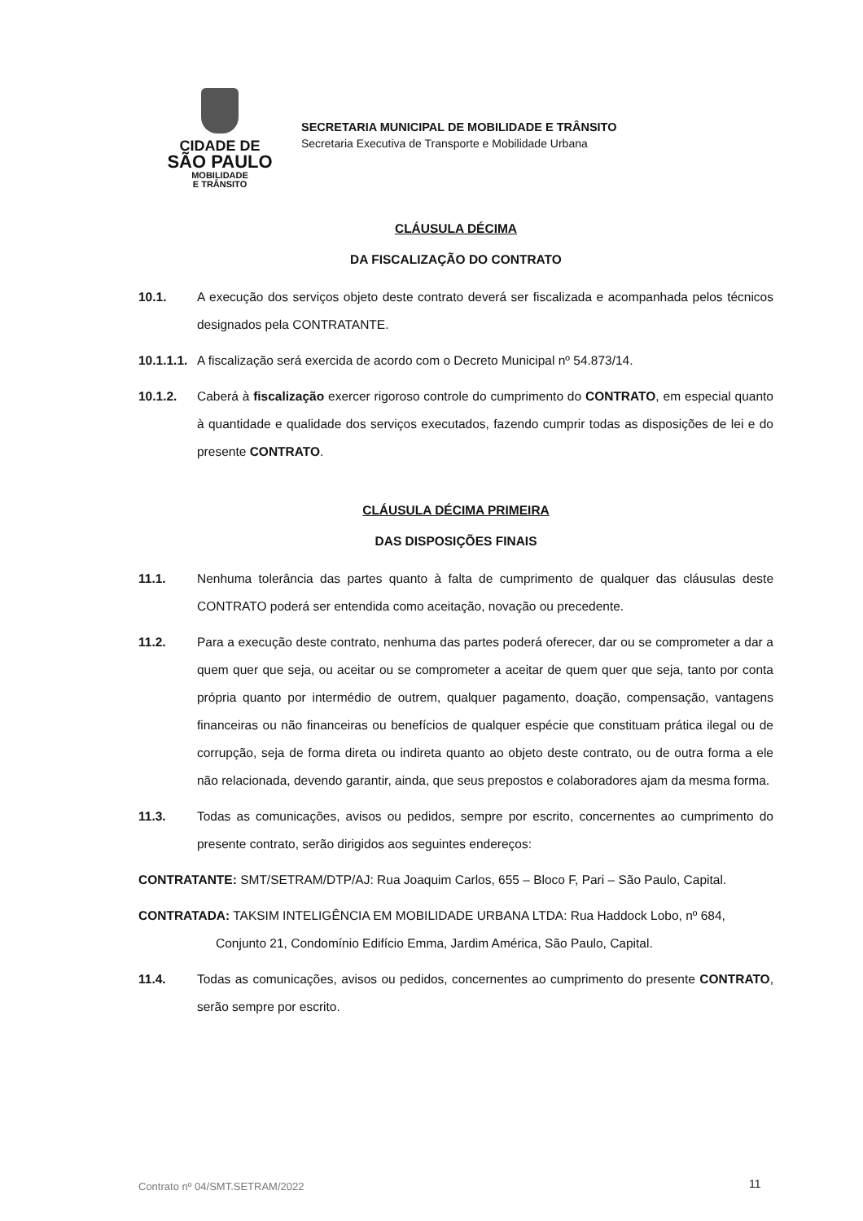CIDADE DE
SÃO PAULO
MOBILIDADE
E TRÂNSITO
SECRETARIA MUNICIPAL DE MOBILIDADE E TRÂNSITO
Secretaria Executiva de Transporte e Mobilidade Urbana
CLÁUSULA DÉCIMA
DA FISCALIZAÇÃO DO CONTRATO
10.1. A execução dos serviços objeto deste contrato deverá ser fiscalizada e acompanhada pelos técnicos designados pela CONTRATANTE.
10.1.1.1. A fiscalização será exercida de acordo com o Decreto Municipal nº 54.873/14.
10.1.2. Caberá à fiscalização exercer rigoroso controle do cumprimento do CONTRATO, em especial quanto à quantidade e qualidade dos serviços executados, fazendo cumprir todas as disposições de lei e do presente CONTRATO.
CLÁUSULA DÉCIMA PRIMEIRA
DAS DISPOSIÇÕES FINAIS
11.1. Nenhuma tolerância das partes quanto à falta de cumprimento de qualquer das cláusulas deste CONTRATO poderá ser entendida como aceitação, novação ou precedente.
11.2. Para a execução deste contrato, nenhuma das partes poderá oferecer, dar ou se comprometer a dar a quem quer que seja, ou aceitar ou se comprometer a aceitar de quem quer que seja, tanto por conta própria quanto por intermédio de outrem, qualquer pagamento, doação, compensação, vantagens financeiras ou não financeiras ou benefícios de qualquer espécie que constituam prática ilegal ou de corrupção, seja de forma direta ou indireta quanto ao objeto deste contrato, ou de outra forma a ele não relacionada, devendo garantir, ainda, que seus prepostos e colaboradores ajam da mesma forma.
11.3. Todas as comunicações, avisos ou pedidos, sempre por escrito, concernentes ao cumprimento do presente contrato, serão dirigidos aos seguintes endereços:
CONTRATANTE: SMT/SETRAM/DTP/AJ: Rua Joaquim Carlos, 655 – Bloco F, Pari – São Paulo, Capital.
CONTRATADA: TAKSIM INTELIGÊNCIA EM MOBILIDADE URBANA LTDA: Rua Haddock Lobo, nº 684,
Conjunto 21, Condomínio Edifício Emma, Jardim América, São Paulo, Capital.
11.4. Todas as comunicações, avisos ou pedidos, concernentes ao cumprimento do presente CONTRATO, serão sempre por escrito.
Contrato nº 04/SMT.SETRAM/2022 11